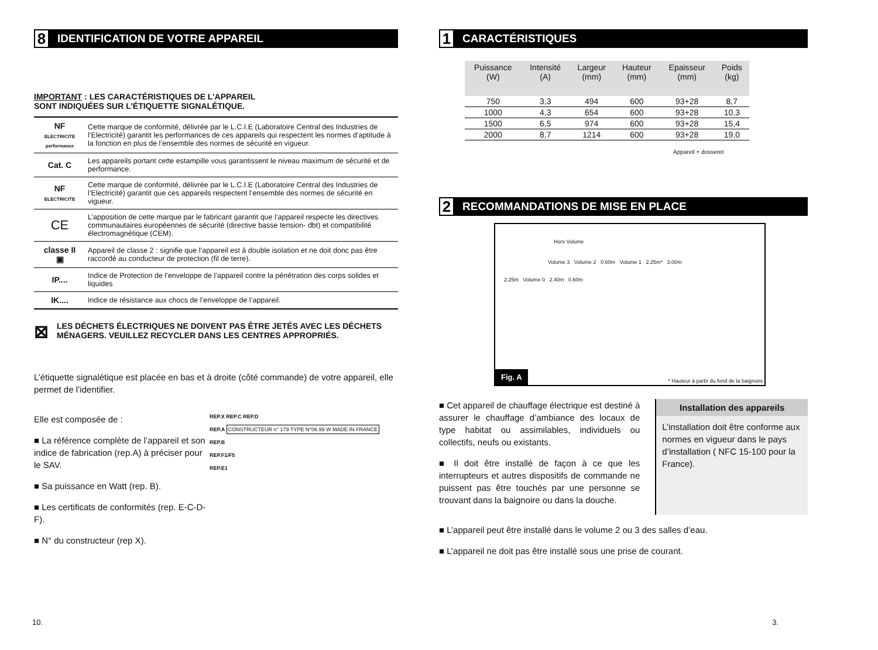8 IDENTIFICATION DE VOTRE APPAREIL
IMPORTANT : LES CARACTÉRISTIQUES DE L’APPAREIL
SONT INDIQUÉES SUR L’ÉTIQUETTE SIGNALÉTIQUE.
| NF ELECTRICITE performance | Cette marque de conformité, délivrée par le L.C.I.E (Laboratoire Central des Industries de l’Electricité) garantit les performances de ces appareils qui respectent les normes d’aptitude à la fonction en plus de l’ensemble des normes de sécurité en vigueur. |
| Cat. C | Les appareils portant cette estampille vous garantissent le niveau maximum de sécurité et de performance. |
| NF ELECTRICITE | Cette marque de conformité, délivrée par le L.C.I.E (Laboratoire Central des Industries de l’Electricité) garantit que ces appareils respectent l’ensemble des normes de sécurité en vigueur. |
| CE | L’apposition de cette marque par le fabricant garantit que l’appareil respecte les directives communautaires européennes de sécurité (directive basse tension- dbt) et compatibilité électromagnétique (CEM). |
| classe II ▣ | Appareil de classe 2 : signifie que l’appareil est à double isolation et ne doit donc pas être raccordé au conducteur de protection (fil de terre). |
| IP.... | Indice de Protection de l’enveloppe de l’appareil contre la pénétration des corps solides et liquides |
| IK.... | Indice de résistance aux chocs de l’enveloppe de l’appareil. |
⊠
LES DÉCHETS ÉLECTRIQUES NE DOIVENT PAS ÊTRE JETÉS AVEC LES DÉCHETS MÉNAGERS. VEUILLEZ RECYCLER DANS LES CENTRES APPROPRIÉS.
L’étiquette signalétique est placée en bas et à droite (côté commande) de votre appareil, elle permet de l’identifier.
Elle est composée de :
■ La référence complète de l’appareil et son indice de fabrication (rep.A) à préciser pour le SAV.
■ Sa puissance en Watt (rep. B).
■ Les certificats de conformités (rep. E-C-D-F).
■ N° du constructeur (rep X).
REP.X REP.C REP.D
REP.A CONSTRUCTEUR n° 179 TYPE N°06.99 W MADE IN FRANCE
REP.B
REP.F1/F5
REP.E1
10.
1 CARACTÉRISTIQUES
| Puissance (W) | Intensité (A) | Largeur (mm) | Hauteur (mm) | Epaisseur (mm) | Poids (kg) |
| --- | --- | --- | --- | --- | --- |
| 750 | 3,3 | 494 | 600 | 93+28 | 8,7 |
| 1000 | 4,3 | 654 | 600 | 93+28 | 10,3 |
| 1500 | 6,5 | 974 | 600 | 93+28 | 15,4 |
| 2000 | 8,7 | 1214 | 600 | 93+28 | 19,0 |
Appareil + dosseret
2 RECOMMANDATIONS DE MISE EN PLACE
Hors Volume
Volume 3 Volume 2 0.60m Volume 1 2.25m* 3.00m
2.25m Volume 0 2.40m 0.60m
Fig. A
* Hauteur à partir du fond de la baignoire
■ Cet appareil de chauffage électrique est destiné à assurer le chauffage d’ambiance des locaux de type habitat ou assimilables, individuels ou collectifs, neufs ou existants.
■ Il doit être installé de façon à ce que les interrupteurs et autres dispositifs de commande ne puissent pas être touchés par une personne se trouvant dans la baignoire ou dans la douche.
Installation des appareils
L’installation doit être conforme aux normes en vigueur dans le pays d’installation ( NFC 15-100 pour la France).
■ L’appareil peut être installé dans le volume 2 ou 3 des salles d’eau.
■ L’appareil ne doit pas être installé sous une prise de courant.
3.